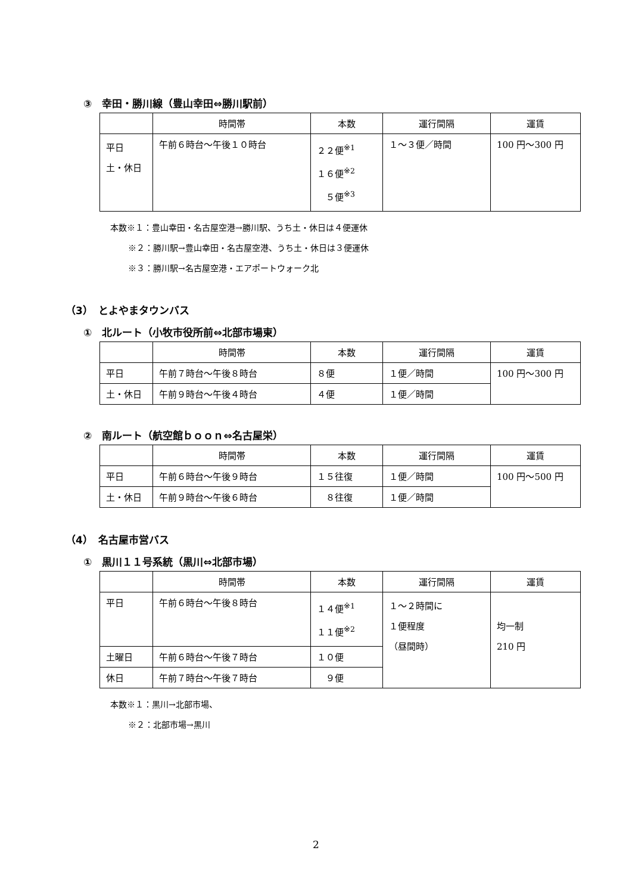③　幸田・勝川線（豊山幸田⇔勝川駅前）
| | 時間帯 | 本数 | 運行間隔 | 運賃 |
| --- | --- | --- | --- | --- |
| 平日 土・休日 | 午前６時台～午後１０時台 | ２２便<sup>※1</sup> １６便<sup>※2</sup> ５便<sup>※3</sup> | １～３便／時間 | 100 円～300 円 |
本数※１：豊山幸田・名古屋空港→勝川駅、うち土・休日は４便運休
※２：勝川駅→豊山幸田・名古屋空港、うち土・休日は３便運休
※３：勝川駅→名古屋空港・エアポートウォーク北
（3）　とよやまタウンバス
①　北ルート（小牧市役所前⇔北部市場東）
| | 時間帯 | 本数 | 運行間隔 | 運賃 |
| --- | --- | --- | --- | --- |
| 平日 | 午前７時台～午後８時台 | ８便 | １便／時間 | 100 円～300 円 |
| 土・休日 | 午前９時台～午後４時台 | ４便 | １便／時間 | |
②　南ルート（航空館ｂｏｏｎ⇔名古屋栄）
| | 時間帯 | 本数 | 運行間隔 | 運賃 |
| --- | --- | --- | --- | --- |
| 平日 | 午前６時台～午後９時台 | １５往復 | １便／時間 | 100 円～500 円 |
| 土・休日 | 午前９時台～午後６時台 | ８往復 | １便／時間 | |
（4）　名古屋市営バス
①　黒川１１号系統（黒川⇔北部市場）
| | 時間帯 | 本数 | 運行間隔 | 運賃 |
| --- | --- | --- | --- | --- |
| 平日 | 午前６時台～午後８時台 | １４便<sup>※1</sup> １１便<sup>※2</sup> | １～２時間に １便程度 （昼間時） | 均一制 210 円 |
| 土曜日 | 午前６時台～午後７時台 | １０便 | | |
| 休日 | 午前７時台～午後７時台 | ９便 | | |
本数※１：黒川→北部市場、
※２：北部市場→黒川
2